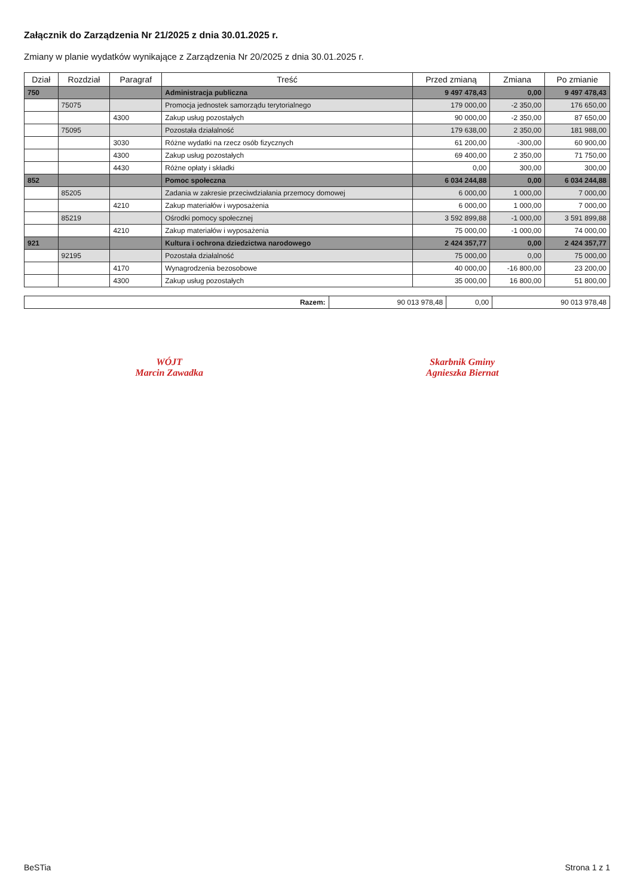Załącznik do Zarządzenia Nr 21/2025 z dnia 30.01.2025 r.
Zmiany w planie wydatków wynikające z Zarządzenia Nr 20/2025 z dnia 30.01.2025 r.
| Dział | Rozdział | Paragraf | Treść | Przed zmianą | Zmiana | Po zmianie |
| --- | --- | --- | --- | --- | --- | --- |
| 750 | | | Administracja publiczna | 9 497 478,43 | 0,00 | 9 497 478,43 |
| | 75075 | | Promocja jednostek samorządu terytorialnego | 179 000,00 | -2 350,00 | 176 650,00 |
| | | 4300 | Zakup usług pozostałych | 90 000,00 | -2 350,00 | 87 650,00 |
| | 75095 | | Pozostała działalność | 179 638,00 | 2 350,00 | 181 988,00 |
| | | 3030 | Różne wydatki na rzecz osób fizycznych | 61 200,00 | -300,00 | 60 900,00 |
| | | 4300 | Zakup usług pozostałych | 69 400,00 | 2 350,00 | 71 750,00 |
| | | 4430 | Różne opłaty i składki | 0,00 | 300,00 | 300,00 |
| 852 | | | Pomoc społeczna | 6 034 244,88 | 0,00 | 6 034 244,88 |
| | 85205 | | Zadania w zakresie przeciwdziałania przemocy domowej | 6 000,00 | 1 000,00 | 7 000,00 |
| | | 4210 | Zakup materiałów i wyposażenia | 6 000,00 | 1 000,00 | 7 000,00 |
| | 85219 | | Ośrodki pomocy społecznej | 3 592 899,88 | -1 000,00 | 3 591 899,88 |
| | | 4210 | Zakup materiałów i wyposażenia | 75 000,00 | -1 000,00 | 74 000,00 |
| 921 | | | Kultura i ochrona dziedzictwa narodowego | 2 424 357,77 | 0,00 | 2 424 357,77 |
| | 92195 | | Pozostała działalność | 75 000,00 | 0,00 | 75 000,00 |
| | | 4170 | Wynagrodzenia bezosobowe | 40 000,00 | -16 800,00 | 23 200,00 |
| | | 4300 | Zakup usług pozostałych | 35 000,00 | 16 800,00 | 51 800,00 |
| Razem: | 90 013 978,48 | 0,00 | 90 013 978,48 |
WÓJT
Marcin Zawadka
Skarbnik Gminy
Agnieszka Biernat
BeSTia Strona 1 z 1